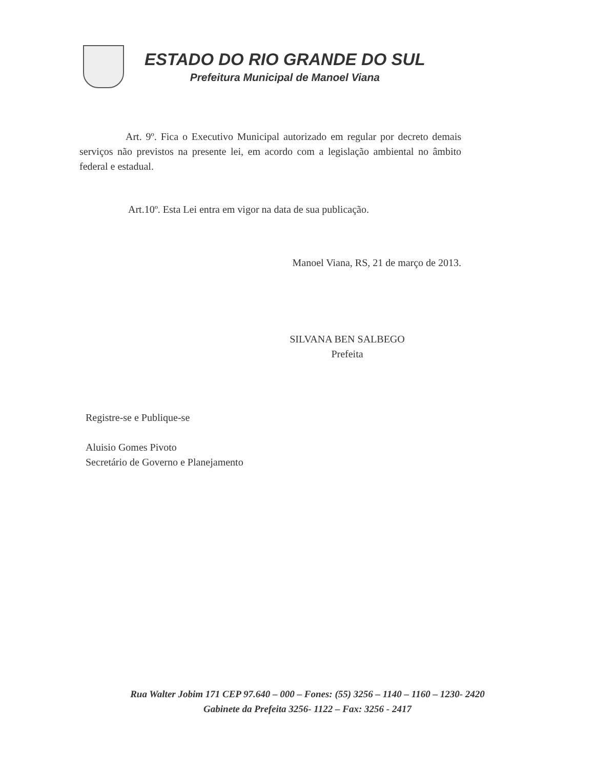ESTADO DO RIO GRANDE DO SUL
Prefeitura Municipal de Manoel Viana
Art. 9º. Fica o Executivo Municipal autorizado em regular por decreto demais serviços não previstos na presente lei, em acordo com a legislação ambiental no âmbito federal e estadual.
Art.10º. Esta Lei entra em vigor na data de sua publicação.
Manoel Viana, RS, 21 de março de 2013.
SILVANA BEN SALBEGO
Prefeita
Registre-se e Publique-se
Aluisio Gomes Pivoto
Secretário de Governo e Planejamento
Rua Walter Jobim 171 CEP 97.640 – 000 – Fones: (55) 3256 – 1140 – 1160 – 1230- 2420
Gabinete da Prefeita 3256- 1122 – Fax: 3256 - 2417